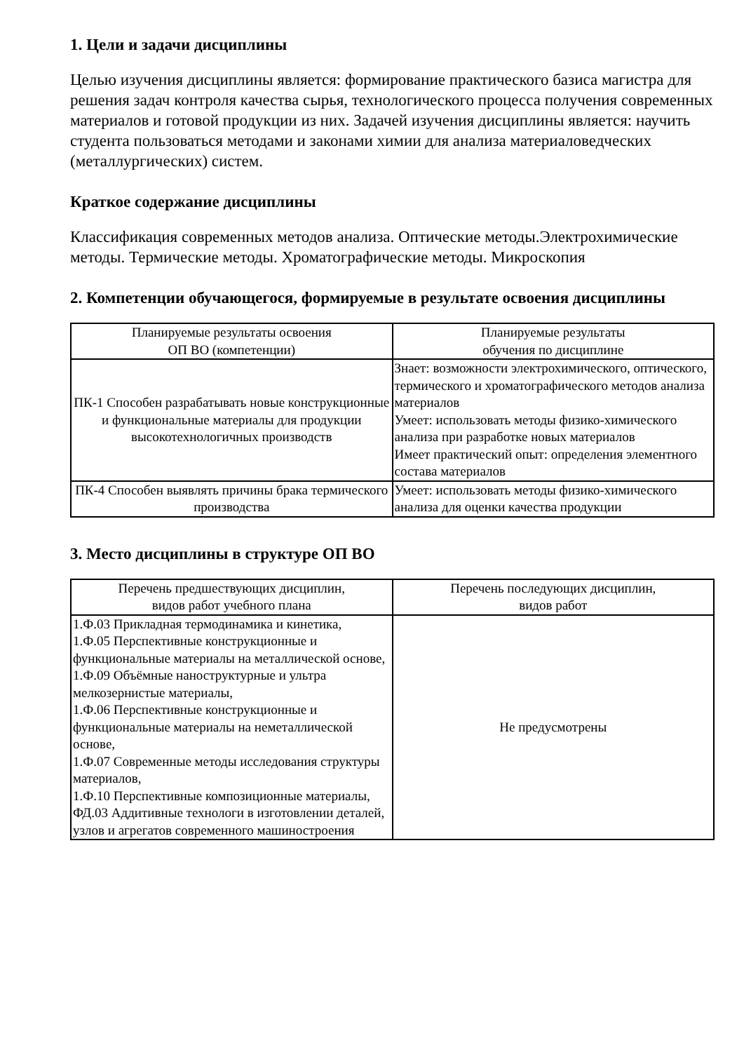1. Цели и задачи дисциплины
Целью изучения дисциплины является: формирование практического базиса магистра для решения задач контроля качества сырья, технологического процесса получения современных материалов и готовой продукции из них. Задачей изучения дисциплины является: научить студента пользоваться методами и законами химии для анализа материаловедческих (металлургических) систем.
Краткое содержание дисциплины
Классификация современных методов анализа. Оптические методы.Электрохимические методы. Термические методы. Хроматографические методы. Микроскопия
2. Компетенции обучающегося, формируемые в результате освоения дисциплины
| Планируемые результаты освоения ОП ВО (компетенции) | Планируемые результаты обучения по дисциплине |
| --- | --- |
| ПК-1 Способен разрабатывать новые конструкционные и функциональные материалы для продукции высокотехнологичных производств | Знает: возможности электрохимического, оптического, термического и хроматографического методов анализа материалов Умеет: использовать методы физико-химического анализа при разработке новых материалов Имеет практический опыт: определения элементного состава материалов |
| ПК-4 Способен выявлять причины брака термического производства | Умеет: использовать методы физико-химического анализа для оценки качества продукции |
3. Место дисциплины в структуре ОП ВО
| Перечень предшествующих дисциплин, видов работ учебного плана | Перечень последующих дисциплин, видов работ |
| --- | --- |
| 1.Ф.03 Прикладная термодинамика и кинетика, 1.Ф.05 Перспективные конструкционные и функциональные материалы на металлической основе, 1.Ф.09 Объёмные наноструктурные и ультра мелкозернистые материалы, 1.Ф.06 Перспективные конструкционные и функциональные материалы на неметаллической основе, 1.Ф.07 Современные методы исследования структуры материалов, 1.Ф.10 Перспективные композиционные материалы, ФД.03 Аддитивные технологи в изготовлении деталей, узлов и агрегатов современного машиностроения | Не предусмотрены |